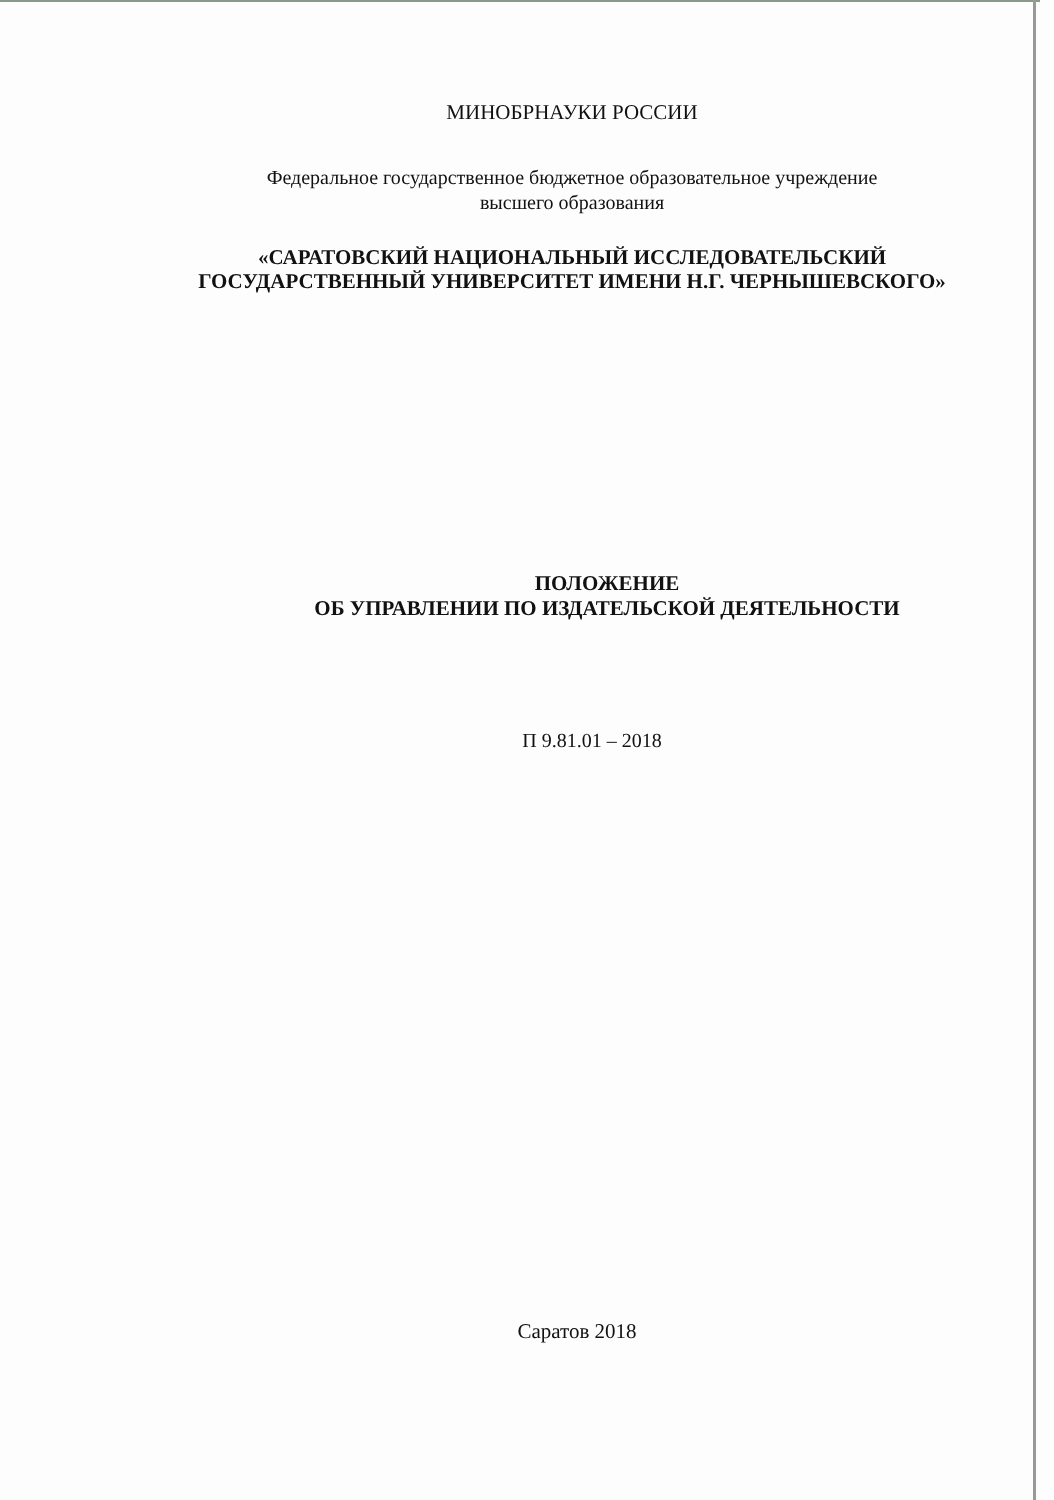МИНОБРНАУКИ РОССИИ
Федеральное государственное бюджетное образовательное учреждение
высшего образования
«САРАТОВСКИЙ НАЦИОНАЛЬНЫЙ ИССЛЕДОВАТЕЛЬСКИЙ
ГОСУДАРСТВЕННЫЙ УНИВЕРСИТЕТ ИМЕНИ Н.Г. ЧЕРНЫШЕВСКОГО»
ПОЛОЖЕНИЕ
ОБ УПРАВЛЕНИИ ПО ИЗДАТЕЛЬСКОЙ ДЕЯТЕЛЬНОСТИ
П 9.81.01 – 2018
Саратов 2018